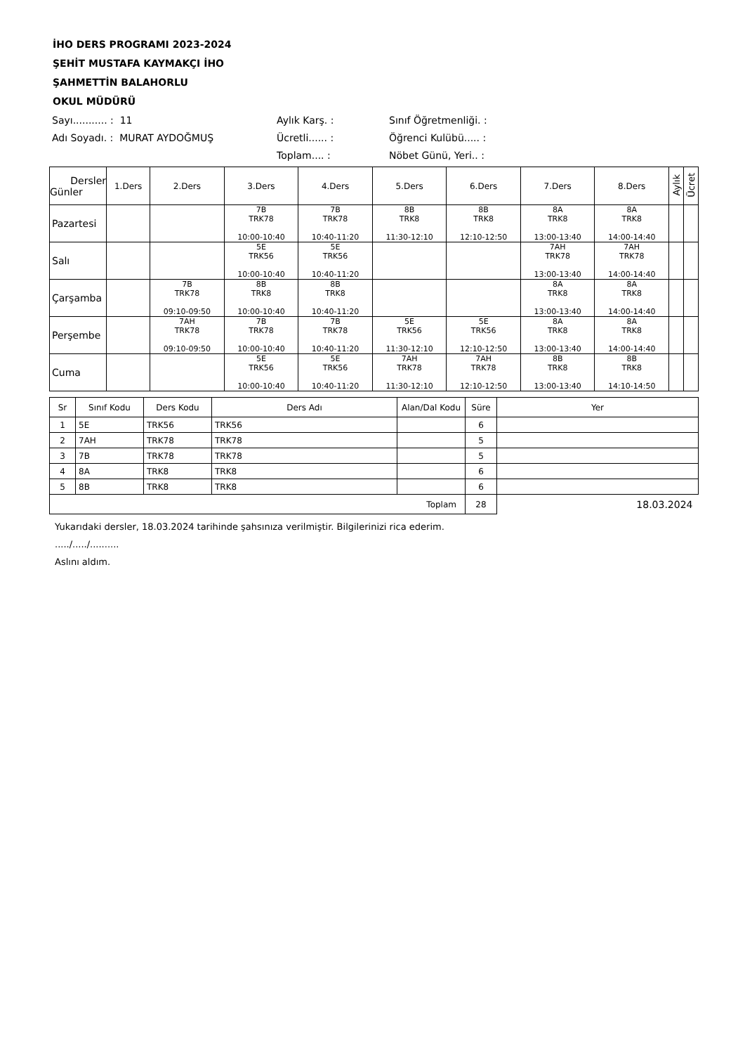İHO DERS PROGRAMI 2023-2024
ŞEHİT MUSTAFA KAYMAKÇI İHO
ŞAHMETTİN BALAHORLU
OKUL MÜDÜRÜ
Sayı........... : 11
Aylık Karş. :
Sınıf Öğretmenliği. :
Adı Soyadı. : MURAT AYDOĞMUŞ
Ücretli...... :
Öğrenci Kulübü..... :
Toplam.... :
Nöbet Günü, Yeri.. :
| Dersler Günler | 1.Ders | 2.Ders | 3.Ders | 4.Ders | 5.Ders | 6.Ders | 7.Ders | 8.Ders | Aylık | Ücret |
| --- | --- | --- | --- | --- | --- | --- | --- | --- | --- | --- |
| Pazartesi | | | 7B TRK78 10:00-10:40 | 7B TRK78 10:40-11:20 | 8B TRK8 11:30-12:10 | 8B TRK8 12:10-12:50 | 8A TRK8 13:00-13:40 | 8A TRK8 14:00-14:40 | | |
| Salı | | | 5E TRK56 10:00-10:40 | 5E TRK56 10:40-11:20 | | | 7AH TRK78 13:00-13:40 | 7AH TRK78 14:00-14:40 | | |
| Çarşamba | | 7B TRK78 09:10-09:50 | 8B TRK8 10:00-10:40 | 8B TRK8 10:40-11:20 | | | 8A TRK8 13:00-13:40 | 8A TRK8 14:00-14:40 | | |
| Perşembe | | 7AH TRK78 09:10-09:50 | 7B TRK78 10:00-10:40 | 7B TRK78 10:40-11:20 | 5E TRK56 11:30-12:10 | 5E TRK56 12:10-12:50 | 8A TRK8 13:00-13:40 | 8A TRK8 14:00-14:40 | | |
| Cuma | | | 5E TRK56 10:00-10:40 | 5E TRK56 10:40-11:20 | 7AH TRK78 11:30-12:10 | 7AH TRK78 12:10-12:50 | 8B TRK8 13:00-13:40 | 8B TRK8 14:10-14:50 | | |
| Sr | Sınıf Kodu | Ders Kodu | Ders Adı | Alan/Dal Kodu | Süre | Yer |
| --- | --- | --- | --- | --- | --- | --- |
| 1 | 5E | TRK56 | TRK56 | | 6 | |
| 2 | 7AH | TRK78 | TRK78 | | 5 | |
| 3 | 7B | TRK78 | TRK78 | | 5 | |
| 4 | 8A | TRK8 | TRK8 | | 6 | |
| 5 | 8B | TRK8 | TRK8 | | 6 | |
| Toplam | | | | | 28 | 18.03.2024 |
Yukarıdaki dersler, 18.03.2024 tarihinde şahsınıza verilmiştir. Bilgilerinizi rica ederim.
...../...../..........
Aslını aldım.